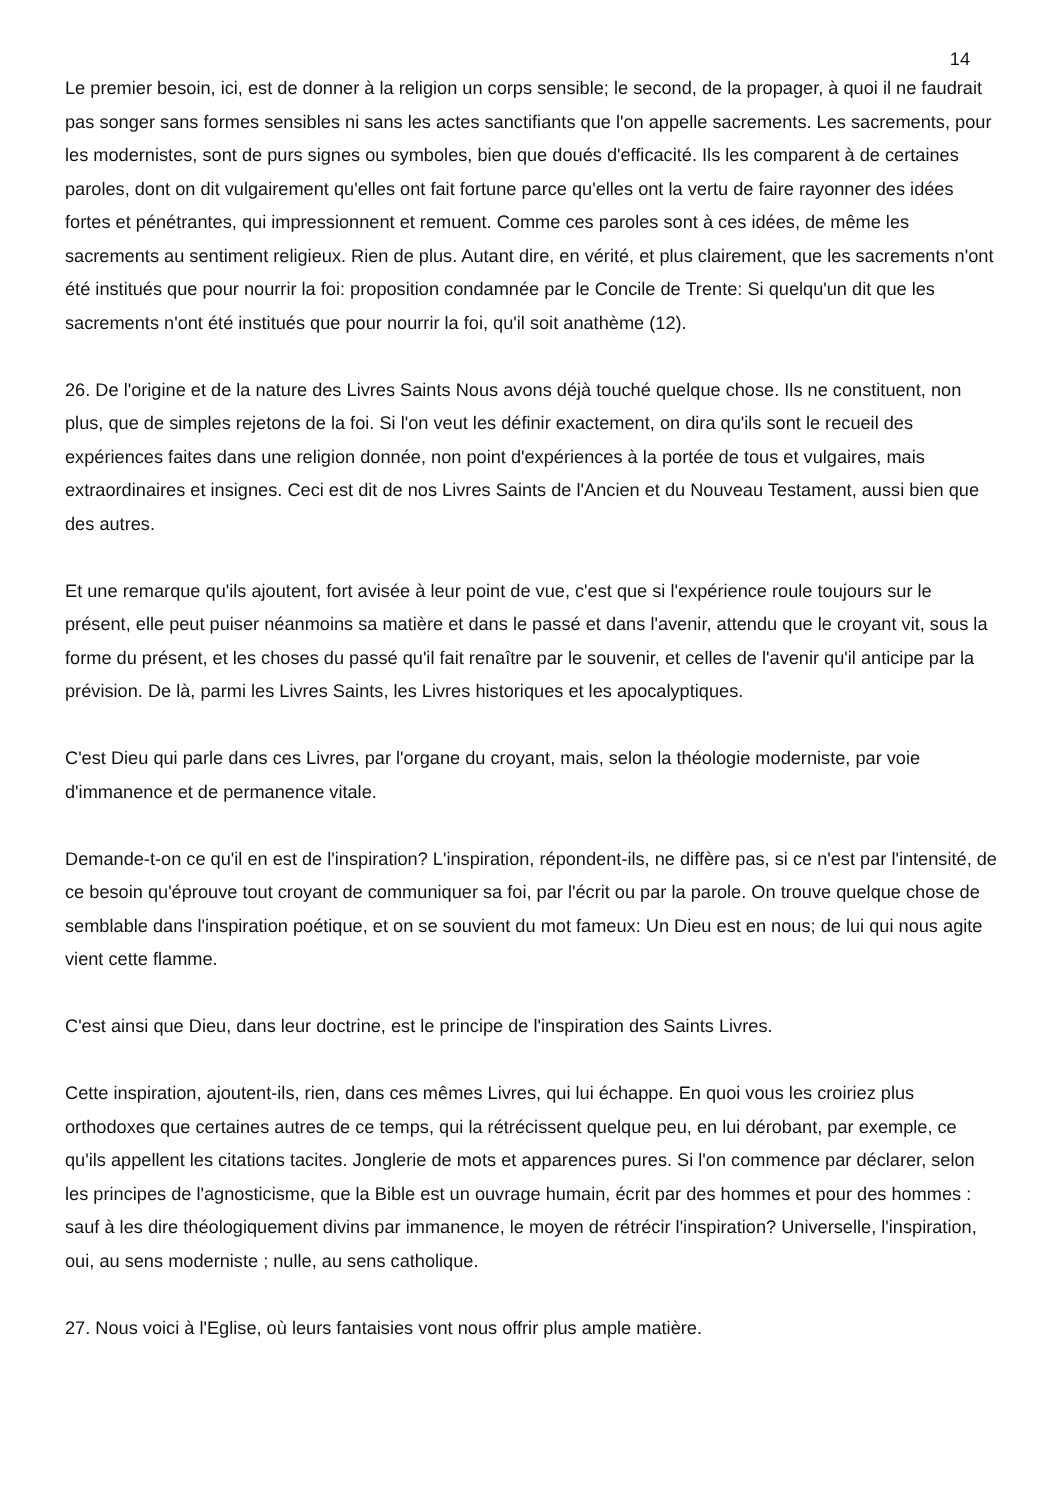14
Le premier besoin, ici, est de donner à la religion un corps sensible; le second, de la propager, à quoi il ne faudrait pas songer sans formes sensibles ni sans les actes sanctifiants que l'on appelle sacrements. Les sacrements, pour les modernistes, sont de purs signes ou symboles, bien que doués d'efficacité. Ils les comparent à de certaines paroles, dont on dit vulgairement qu'elles ont fait fortune parce qu'elles ont la vertu de faire rayonner des idées fortes et pénétrantes, qui impressionnent et remuent. Comme ces paroles sont à ces idées, de même les sacrements au sentiment religieux. Rien de plus. Autant dire, en vérité, et plus clairement, que les sacrements n'ont été institués que pour nourrir la foi: proposition condamnée par le Concile de Trente: Si quelqu'un dit que les sacrements n'ont été institués que pour nourrir la foi, qu'il soit anathème (12).
26. De l'origine et de la nature des Livres Saints Nous avons déjà touché quelque chose. Ils ne constituent, non plus, que de simples rejetons de la foi. Si l'on veut les définir exactement, on dira qu'ils sont le recueil des expériences faites dans une religion donnée, non point d'expériences à la portée de tous et vulgaires, mais extraordinaires et insignes. Ceci est dit de nos Livres Saints de l'Ancien et du Nouveau Testament, aussi bien que des autres.
Et une remarque qu'ils ajoutent, fort avisée à leur point de vue, c'est que si l'expérience roule toujours sur le présent, elle peut puiser néanmoins sa matière et dans le passé et dans l'avenir, attendu que le croyant vit, sous la forme du présent, et les choses du passé qu'il fait renaître par le souvenir, et celles de l'avenir qu'il anticipe par la prévision. De là, parmi les Livres Saints, les Livres historiques et les apocalyptiques.
C'est Dieu qui parle dans ces Livres, par l'organe du croyant, mais, selon la théologie moderniste, par voie d'immanence et de permanence vitale.
Demande-t-on ce qu'il en est de l'inspiration? L'inspiration, répondent-ils, ne diffère pas, si ce n'est par l'intensité, de ce besoin qu'éprouve tout croyant de communiquer sa foi, par l'écrit ou par la parole. On trouve quelque chose de semblable dans l'inspiration poétique, et on se souvient du mot fameux: Un Dieu est en nous; de lui qui nous agite vient cette flamme.
C'est ainsi que Dieu, dans leur doctrine, est le principe de l'inspiration des Saints Livres.
Cette inspiration, ajoutent-ils, rien, dans ces mêmes Livres, qui lui échappe. En quoi vous les croiriez plus orthodoxes que certaines autres de ce temps, qui la rétrécissent quelque peu, en lui dérobant, par exemple, ce qu'ils appellent les citations tacites. Jonglerie de mots et apparences pures. Si l'on commence par déclarer, selon les principes de l'agnosticisme, que la Bible est un ouvrage humain, écrit par des hommes et pour des hommes : sauf à les dire théologiquement divins par immanence, le moyen de rétrécir l'inspiration? Universelle, l'inspiration, oui, au sens moderniste ; nulle, au sens catholique.
27. Nous voici à l'Eglise, où leurs fantaisies vont nous offrir plus ample matière.